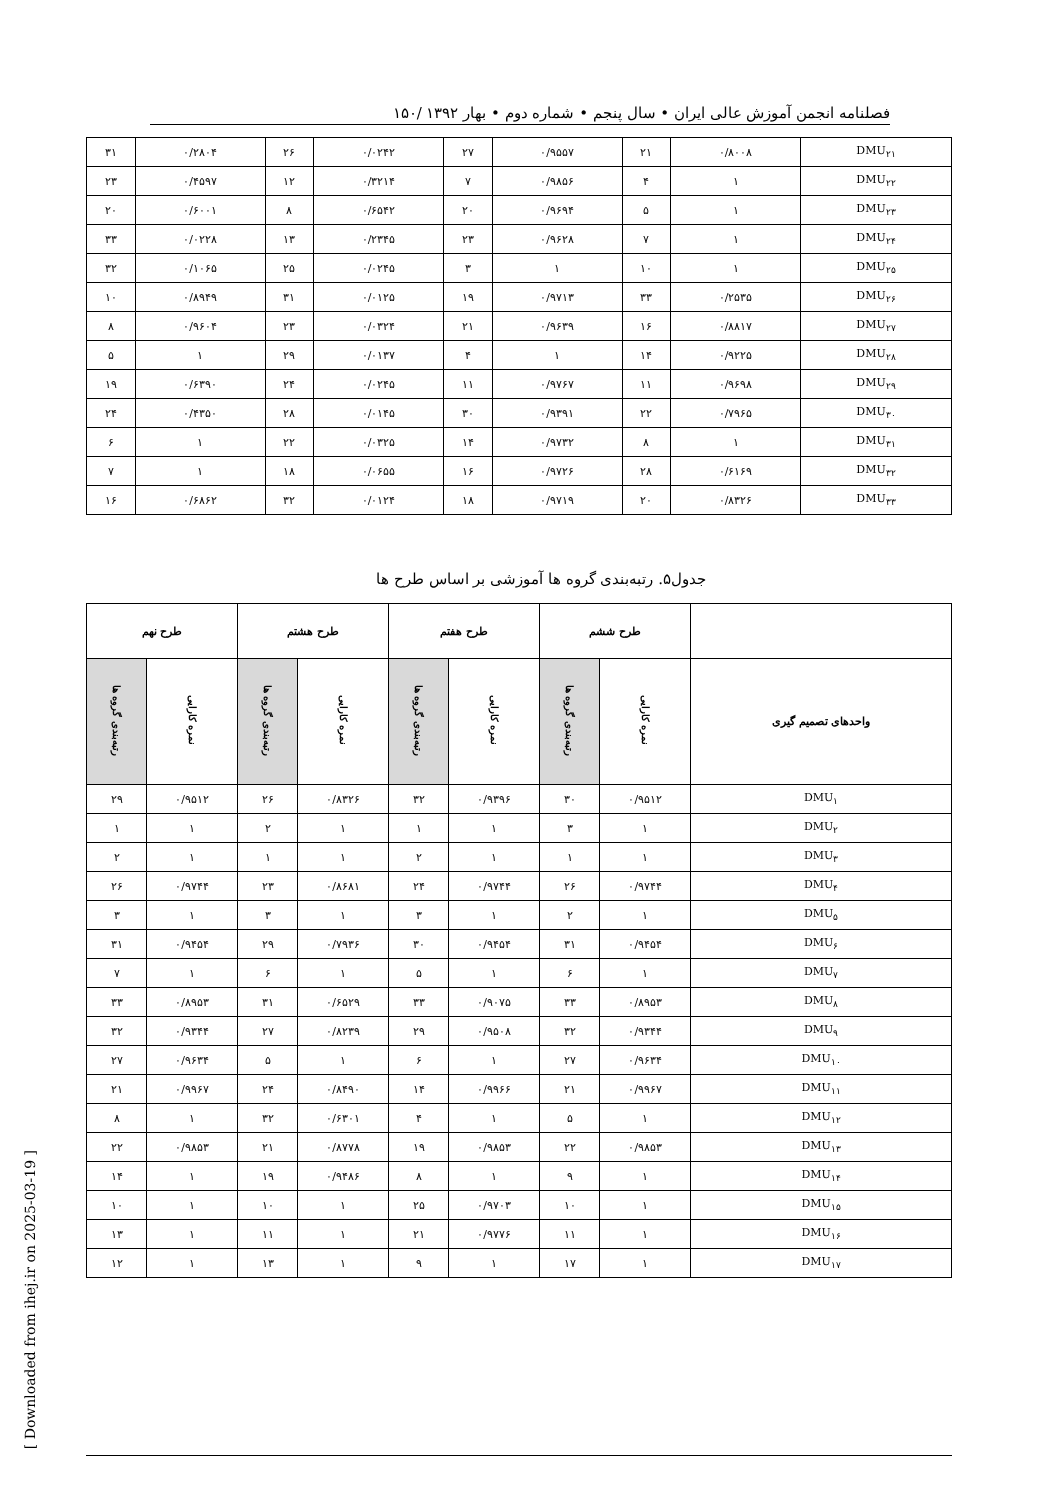۱۵۰/ فصلنامه انجمن آموزش عالی ایران • سال پنجم • شماره دوم • بهار ۱۳۹۲
| DMU<sub>۲۱</sub> | ۰/۸۰۰۸ | ۲۱ | ۰/۹۵۵۷ | ۲۷ | ۰/۰۲۴۲ | ۲۶ | ۰/۲۸۰۴ | ۳۱ |
| DMU<sub>۲۲</sub> | ۱ | ۴ | ۰/۹۸۵۶ | ۷ | ۰/۳۲۱۴ | ۱۲ | ۰/۴۵۹۷ | ۲۳ |
| DMU<sub>۲۳</sub> | ۱ | ۵ | ۰/۹۶۹۴ | ۲۰ | ۰/۶۵۴۲ | ۸ | ۰/۶۰۰۱ | ۲۰ |
| DMU<sub>۲۴</sub> | ۱ | ۷ | ۰/۹۶۲۸ | ۲۳ | ۰/۲۳۴۵ | ۱۳ | ۰/۰۲۲۸ | ۳۳ |
| DMU<sub>۲۵</sub> | ۱ | ۱۰ | ۱ | ۳ | ۰/۰۲۴۵ | ۲۵ | ۰/۱۰۶۵ | ۳۲ |
| DMU<sub>۲۶</sub> | ۰/۲۵۳۵ | ۳۳ | ۰/۹۷۱۳ | ۱۹ | ۰/۰۱۲۵ | ۳۱ | ۰/۸۹۴۹ | ۱۰ |
| DMU<sub>۲۷</sub> | ۰/۸۸۱۷ | ۱۶ | ۰/۹۶۳۹ | ۲۱ | ۰/۰۳۲۴ | ۲۳ | ۰/۹۶۰۴ | ۸ |
| DMU<sub>۲۸</sub> | ۰/۹۲۲۵ | ۱۴ | ۱ | ۴ | ۰/۰۱۳۷ | ۲۹ | ۱ | ۵ |
| DMU<sub>۲۹</sub> | ۰/۹۶۹۸ | ۱۱ | ۰/۹۷۶۷ | ۱۱ | ۰/۰۲۴۵ | ۲۴ | ۰/۶۳۹۰ | ۱۹ |
| DMU<sub>۳۰</sub> | ۰/۷۹۶۵ | ۲۲ | ۰/۹۳۹۱ | ۳۰ | ۰/۰۱۴۵ | ۲۸ | ۰/۴۳۵۰ | ۲۴ |
| DMU<sub>۳۱</sub> | ۱ | ۸ | ۰/۹۷۳۲ | ۱۴ | ۰/۰۳۲۵ | ۲۲ | ۱ | ۶ |
| DMU<sub>۳۲</sub> | ۰/۶۱۶۹ | ۲۸ | ۰/۹۷۲۶ | ۱۶ | ۰/۰۶۵۵ | ۱۸ | ۱ | ۷ |
| DMU<sub>۳۳</sub> | ۰/۸۳۲۶ | ۲۰ | ۰/۹۷۱۹ | ۱۸ | ۰/۰۱۲۴ | ۳۲ | ۰/۶۸۶۲ | ۱۶ |
جدول۵. رتبه‌بندی گروه ها آموزشی بر اساس طرح ها
| | طرح ششم | | طرح هفتم | | طرح هشتم | | طرح نهم | |
| --- | --- | --- | --- | --- | --- | --- | --- | --- |
| واحدهای تصمیم گیری | نمره کارایی | رتبه‌بندی گروه ها | نمره کارایی | رتبه‌بندی گروه ها | نمره کارایی | رتبه‌بندی گروه ها | نمره کارایی | رتبه‌بندی گروه ها |
| DMU<sub>۱</sub> | ۰/۹۵۱۲ | ۳۰ | ۰/۹۳۹۶ | ۳۲ | ۰/۸۳۲۶ | ۲۶ | ۰/۹۵۱۲ | ۲۹ |
| DMU<sub>۲</sub> | ۱ | ۳ | ۱ | ۱ | ۱ | ۲ | ۱ | ۱ |
| DMU<sub>۳</sub> | ۱ | ۱ | ۱ | ۲ | ۱ | ۱ | ۱ | ۲ |
| DMU<sub>۴</sub> | ۰/۹۷۴۴ | ۲۶ | ۰/۹۷۴۴ | ۲۴ | ۰/۸۶۸۱ | ۲۳ | ۰/۹۷۴۴ | ۲۶ |
| DMU<sub>۵</sub> | ۱ | ۲ | ۱ | ۳ | ۱ | ۳ | ۱ | ۳ |
| DMU<sub>۶</sub> | ۰/۹۴۵۴ | ۳۱ | ۰/۹۴۵۴ | ۳۰ | ۰/۷۹۳۶ | ۲۹ | ۰/۹۴۵۴ | ۳۱ |
| DMU<sub>۷</sub> | ۱ | ۶ | ۱ | ۵ | ۱ | ۶ | ۱ | ۷ |
| DMU<sub>۸</sub> | ۰/۸۹۵۳ | ۳۳ | ۰/۹۰۷۵ | ۳۳ | ۰/۶۵۲۹ | ۳۱ | ۰/۸۹۵۳ | ۳۳ |
| DMU<sub>۹</sub> | ۰/۹۳۴۴ | ۳۲ | ۰/۹۵۰۸ | ۲۹ | ۰/۸۲۳۹ | ۲۷ | ۰/۹۳۴۴ | ۳۲ |
| DMU<sub>۱۰</sub> | ۰/۹۶۳۴ | ۲۷ | ۱ | ۶ | ۱ | ۵ | ۰/۹۶۳۴ | ۲۷ |
| DMU<sub>۱۱</sub> | ۰/۹۹۶۷ | ۲۱ | ۰/۹۹۶۶ | ۱۴ | ۰/۸۴۹۰ | ۲۴ | ۰/۹۹۶۷ | ۲۱ |
| DMU<sub>۱۲</sub> | ۱ | ۵ | ۱ | ۴ | ۰/۶۳۰۱ | ۳۲ | ۱ | ۸ |
| DMU<sub>۱۳</sub> | ۰/۹۸۵۳ | ۲۲ | ۰/۹۸۵۳ | ۱۹ | ۰/۸۷۷۸ | ۲۱ | ۰/۹۸۵۳ | ۲۲ |
| DMU<sub>۱۴</sub> | ۱ | ۹ | ۱ | ۸ | ۰/۹۴۸۶ | ۱۹ | ۱ | ۱۴ |
| DMU<sub>۱۵</sub> | ۱ | ۱۰ | ۰/۹۷۰۳ | ۲۵ | ۱ | ۱۰ | ۱ | ۱۰ |
| DMU<sub>۱۶</sub> | ۱ | ۱۱ | ۰/۹۷۷۶ | ۲۱ | ۱ | ۱۱ | ۱ | ۱۳ |
| DMU<sub>۱۷</sub> | ۱ | ۱۷ | ۱ | ۹ | ۱ | ۱۳ | ۱ | ۱۲ |
[ Downloaded from ihej.ir on 2025-03-19 ]